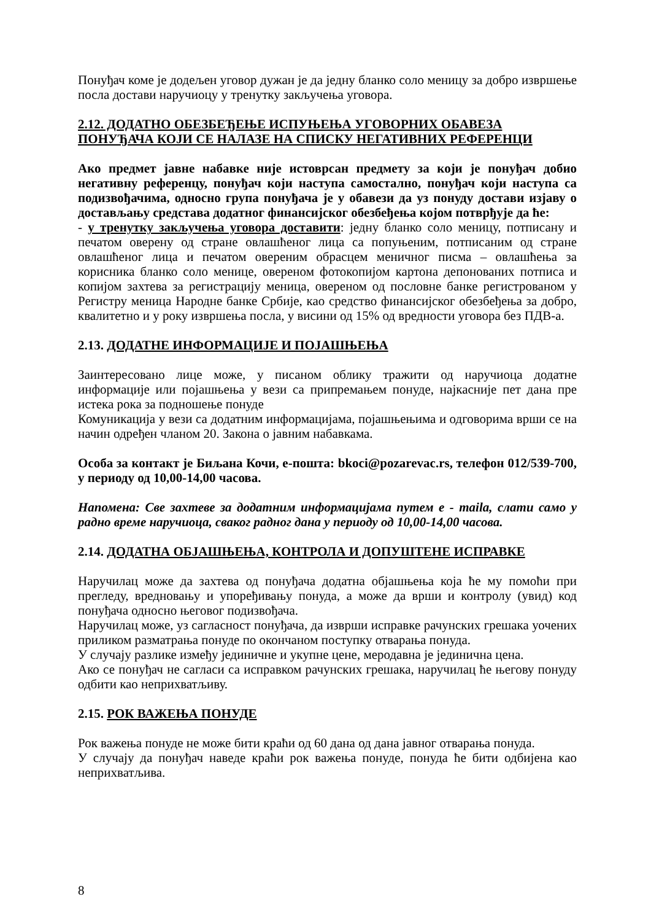Понуђач коме је додељен уговор дужан је да једну бланко соло меницу за добро извршење посла достави наручиоцу у тренутку закључења уговора.
2.12. ДОДАТНО ОБЕЗБЕЂЕЊЕ ИСПУЊЕЊА УГОВОРНИХ ОБАВЕЗА ПОНУЂАЧА КОЈИ СЕ НАЛАЗЕ НА СПИСКУ НЕГАТИВНИХ РЕФЕРЕНЦИ
Ако предмет јавне набавке није истоврсан предмету за који је понуђач добио негативну референцу, понуђач који наступа самостално, понуђач који наступа са подизвођачима, односно група понуђача је у обавези да уз понуду достави изјаву о достављању средстава додатног финансијског обезбеђења којом потврђује да ће:
- у тренутку закључења уговора доставити: једну бланко соло меницу, потписану и печатом оверену од стране овлашћеног лица са попуњеним, потписаним од стране овлашћеног лица и печатом овереним обрасцем меничног писма – овлашћења за корисника бланко соло менице, овереном фотокопијом картона депонованих потписа и копијом захтева за регистрацију меница, овереном од пословне банке регистрованом у Регистру меница Народне банке Србије, као средство финансијског обезбеђења за добро, квалитетно и у року извршења посла, у висини од 15% од вредности уговора без ПДВ-а.
2.13. ДОДАТНЕ ИНФОРМАЦИЈЕ И ПОЈАШЊЕЊА
Заинтересовано лице може, у писаном облику тражити од наручиоца додатне информације или појашњења у вези са припремањем понуде, најкасније пет дана пре истека рока за подношење понуде
Комуникација у вези са додатним информацијама, појашњењима и одговорима врши се на начин одређен чланом 20. Закона о јавним набавкама.
Особа за контакт је Биљана Кочи, е-пошта: bkoci@pozarevac.rs, телефон 012/539-700, у периоду од 10,00-14,00 часова.
Напомена: Све захтеве за додатним информацијама путем е - maila, слати само у радно време наручиоца, сваког радног дана у периоду од 10,00-14,00 часова.
2.14. ДОДАТНА ОБЈАШЊЕЊА, КОНТРОЛА И ДОПУШТЕНЕ ИСПРАВКЕ
Наручилац може да захтева од понуђача додатна објашњења која ће му помоћи при прегледу, вредновању и упоређивању понуда, а може да врши и контролу (увид) код понуђача односно његовог подизвођача.
Наручилац може, уз сагласност понуђача, да изврши исправке рачунских грешака уочених приликом разматрања понуде по окончаном поступку отварања понуда.
У случају разлике између јединичне и укупне цене, меродавна је јединична цена.
Ако се понуђач не сагласи са исправком рачунских грешака, наручилац ће његову понуду одбити као неприхватљиву.
2.15. РОК ВАЖЕЊА ПОНУДЕ
Рок важења понуде не може бити краћи од 60 дана од дана јавног отварања понуда.
У случају да понуђач наведе краћи рок важења понуде, понуда ће бити одбијена као неприхватљива.
8